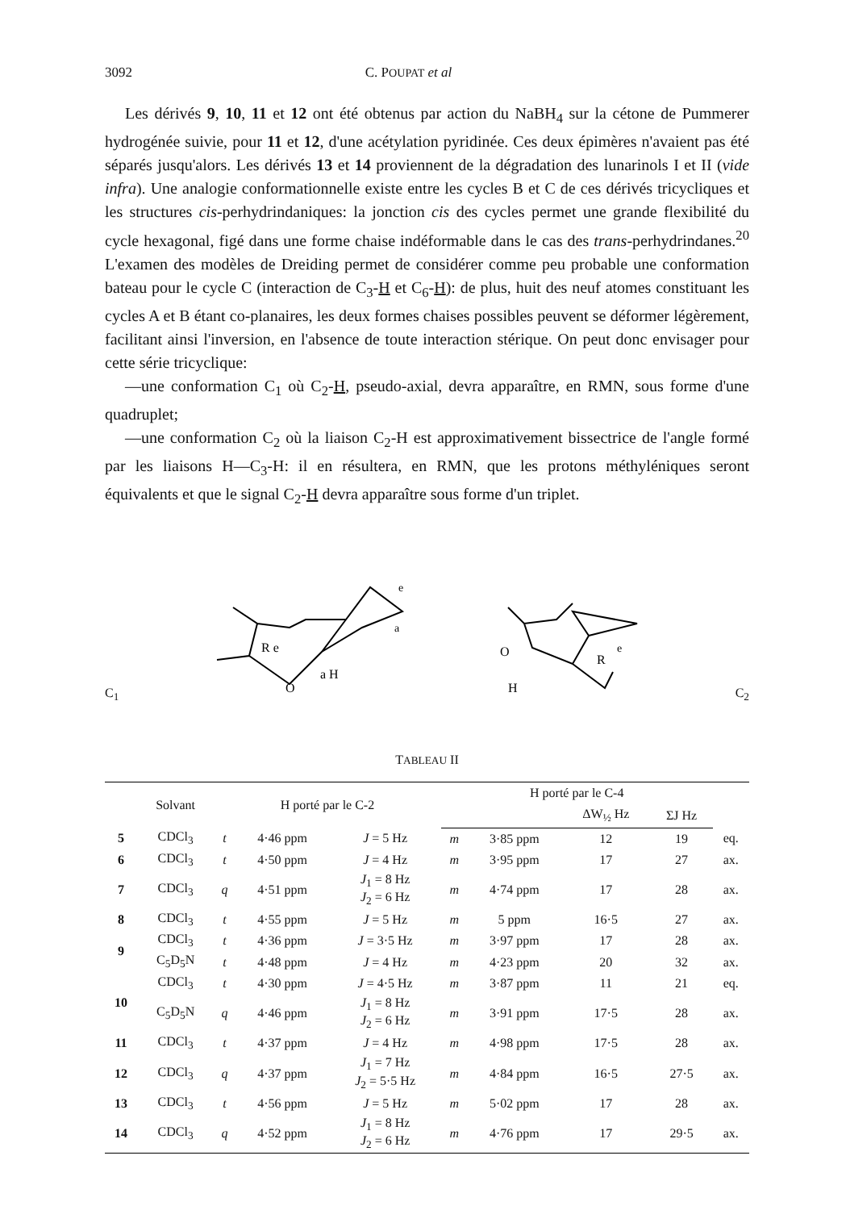3092 C. POUPAT et al
Les dérivés 9, 10, 11 et 12 ont été obtenus par action du NaBH<sub>4</sub> sur la cétone de Pummerer hydrogénée suivie, pour 11 et 12, d'une acétylation pyridinée. Ces deux épimères n'avaient pas été séparés jusqu'alors. Les dérivés 13 et 14 proviennent de la dégradation des lunarinols I et II (vide infra). Une analogie conformationnelle existe entre les cycles B et C de ces dérivés tricycliques et les structures cis-perhydrindaniques: la jonction cis des cycles permet une grande flexibilité du cycle hexagonal, figé dans une forme chaise indéformable dans le cas des trans-perhydrindanes.<sup>20</sup> L'examen des modèles de Dreiding permet de considérer comme peu probable une conformation bateau pour le cycle C (interaction de C<sub>3</sub>-H et C<sub>6</sub>-H): de plus, huit des neuf atomes constituant les cycles A et B étant co-planaires, les deux formes chaises possibles peuvent se déformer légèrement, facilitant ainsi l'inversion, en l'absence de toute interaction stérique. On peut donc envisager pour cette série tricyclique:
—une conformation C<sub>1</sub> où C<sub>2</sub>-H, pseudo-axial, devra apparaître, en RMN, sous forme d'une quadruplet;
—une conformation C<sub>2</sub> où la liaison C<sub>2</sub>-H est approximativement bissectrice de l'angle formé par les liaisons H—C<sub>3</sub>-H: il en résultera, en RMN, que les protons méthyléniques seront équivalents et que le signal C<sub>2</sub>-H devra apparaître sous forme d'un triplet.
C<sub>1</sub>
R e
a H
O
a
e
O
H
R
e
C<sub>2</sub>
TABLEAU II
| | Solvant | H porté par le C-2 | | | H porté par le C-4 | | | | |
| --- | --- | --- | --- | --- | --- | --- | --- | --- | --- |
| | | | | | | | ΔW<sub>½</sub> Hz | ΣJ Hz | |
| 5 | CDCl<sub>3</sub> | t | 4·46 ppm | J = 5 Hz | m | 3·85 ppm | 12 | 19 | eq. |
| 6 | CDCl<sub>3</sub> | t | 4·50 ppm | J = 4 Hz | m | 3·95 ppm | 17 | 27 | ax. |
| 7 | CDCl<sub>3</sub> | q | 4·51 ppm | J<sub>1</sub> = 8 Hz J<sub>2</sub> = 6 Hz | m | 4·74 ppm | 17 | 28 | ax. |
| 8 | CDCl<sub>3</sub> | t | 4·55 ppm | J = 5 Hz | m | 5 ppm | 16·5 | 27 | ax. |
| 9 | CDCl<sub>3</sub> | t | 4·36 ppm | J = 3·5 Hz | m | 3·97 ppm | 17 | 28 | ax. |
| | C<sub>5</sub>D<sub>5</sub>N | t | 4·48 ppm | J = 4 Hz | m | 4·23 ppm | 20 | 32 | ax. |
| 10 | CDCl<sub>3</sub> | t | 4·30 ppm | J = 4·5 Hz | m | 3·87 ppm | 11 | 21 | eq. |
| | C<sub>5</sub>D<sub>5</sub>N | q | 4·46 ppm | J<sub>1</sub> = 8 Hz J<sub>2</sub> = 6 Hz | m | 3·91 ppm | 17·5 | 28 | ax. |
| 11 | CDCl<sub>3</sub> | t | 4·37 ppm | J = 4 Hz | m | 4·98 ppm | 17·5 | 28 | ax. |
| 12 | CDCl<sub>3</sub> | q | 4·37 ppm | J<sub>1</sub> = 7 Hz J<sub>2</sub> = 5·5 Hz | m | 4·84 ppm | 16·5 | 27·5 | ax. |
| 13 | CDCl<sub>3</sub> | t | 4·56 ppm | J = 5 Hz | m | 5·02 ppm | 17 | 28 | ax. |
| 14 | CDCl<sub>3</sub> | q | 4·52 ppm | J<sub>1</sub> = 8 Hz J<sub>2</sub> = 6 Hz | m | 4·76 ppm | 17 | 29·5 | ax. |